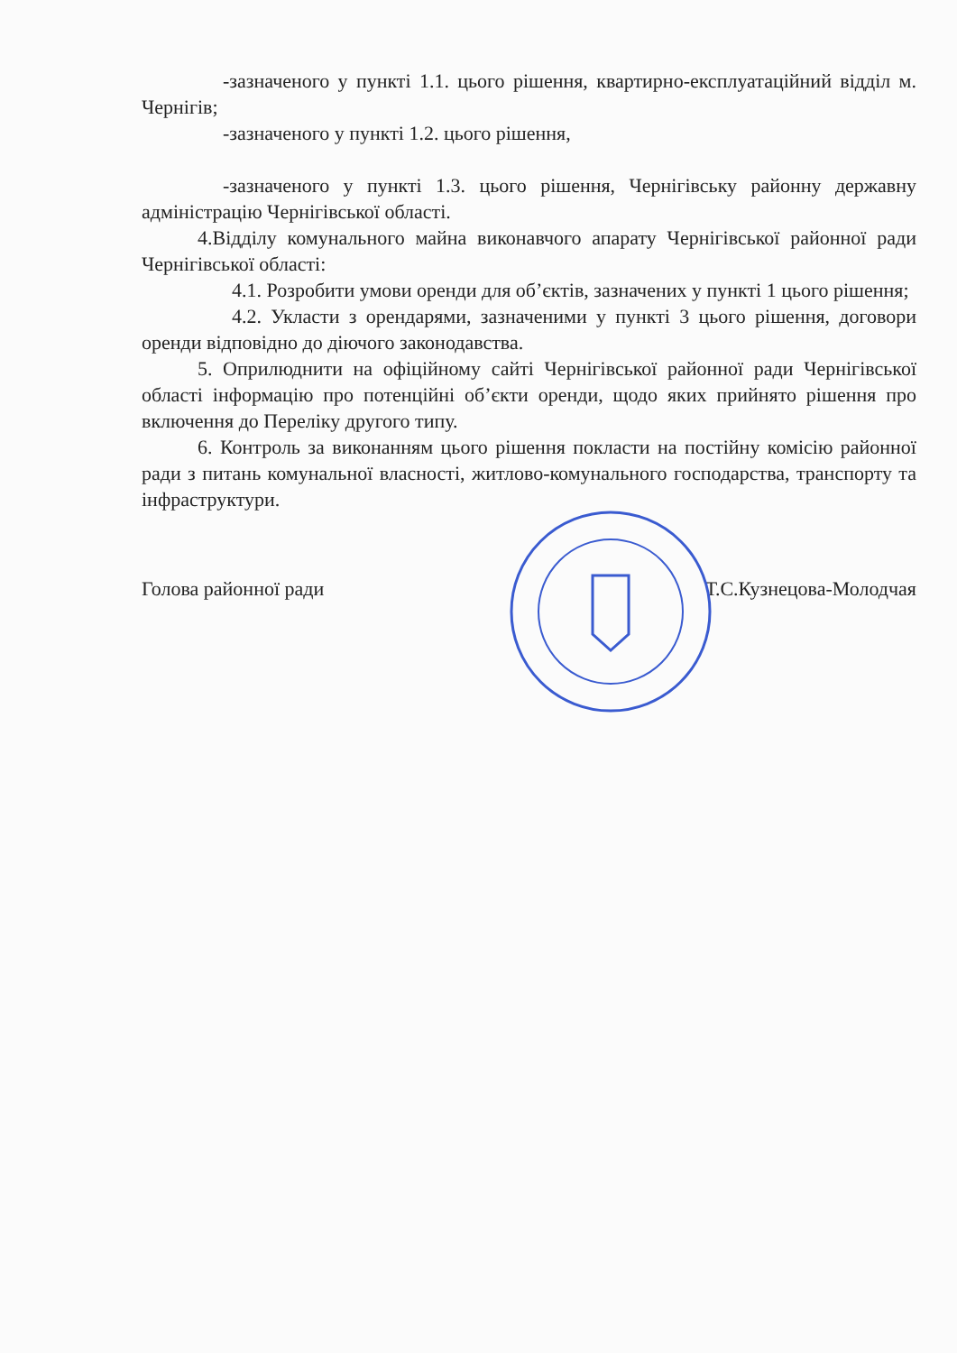-зазначеного у пункті 1.1. цього рішення, квартирно-експлуатаційний відділ м. Чернігів;
-зазначеного у пункті 1.2. цього рішення,
-зазначеного у пункті 1.3. цього рішення, Чернігівську районну державну адміністрацію Чернігівської області.
4.Відділу комунального майна виконавчого апарату Чернігівської районної ради Чернігівської області:
4.1. Розробити умови оренди для об’єктів, зазначених у пункті 1 цього рішення;
4.2. Укласти з орендарями, зазначеними у пункті 3 цього рішення, договори оренди відповідно до діючого законодавства.
5. Оприлюднити на офіційному сайті Чернігівської районної ради Чернігівської області інформацію про потенційні об’єкти оренди, щодо яких прийнято рішення про включення до Переліку другого типу.
6. Контроль за виконанням цього рішення покласти на постійну комісію районної ради з питань комунальної власності, житлово-комунального господарства, транспорту та інфраструктури.
Голова районної ради Т.С.Кузнецова-Молодчая